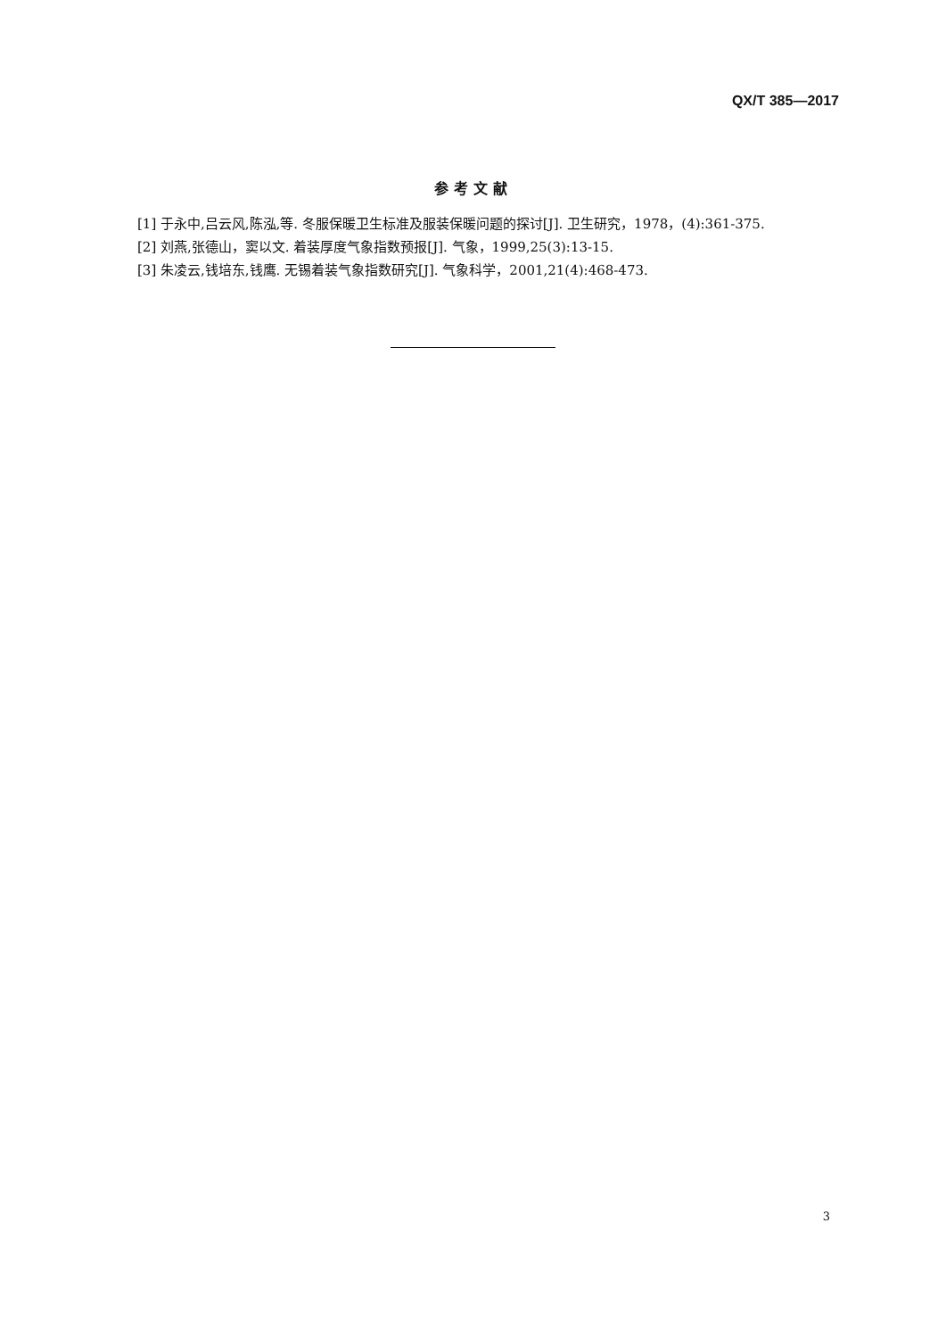QX/T 385—2017
参考文献
[1] 于永中,吕云风,陈泓,等. 冬服保暖卫生标准及服装保暖问题的探讨[J]. 卫生研究，1978，(4):361-375.
[2] 刘燕,张德山，窦以文. 着装厚度气象指数预报[J]. 气象，1999,25(3):13-15.
[3] 朱凌云,钱培东,钱鹰. 无锡着装气象指数研究[J]. 气象科学，2001,21(4):468-473.
3